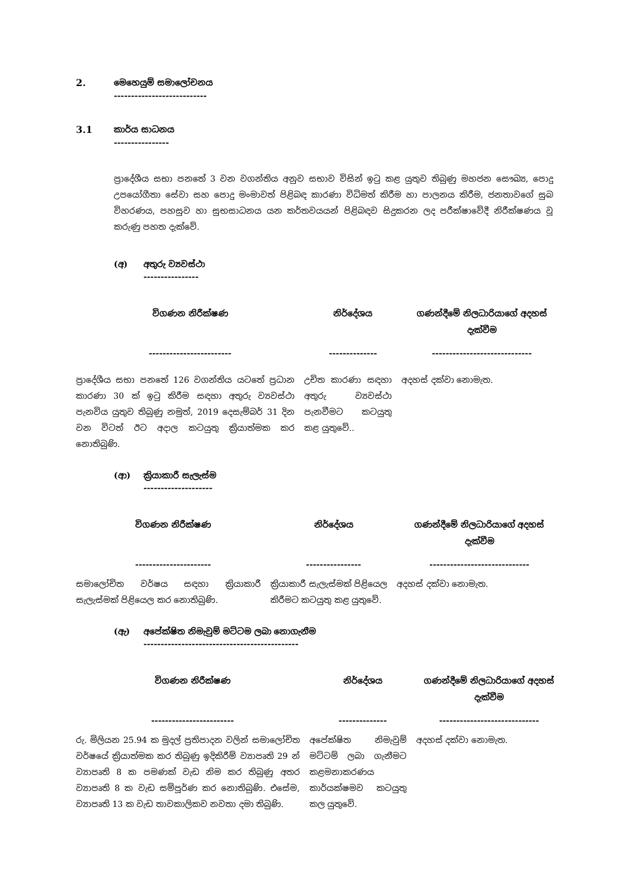2. මෙහෙයුම් සමාලෝචනය
---------------------------
3.1 කාර්ය සාධනය
----------------
ප්‍රාදේශීය සභා පනතේ 3 වන වගන්තිය අනුව සභාව විසින් ඉටු කළ යුතුව තිබුණු මහජන සෞඛ්‍ය, පොදු උපයෝගීතා සේවා සහ පොදු මංමාවත් පිළිබඳ කාරණා විධිමත් කිරීම හා පාලනය කිරීම, ජනතාවගේ සුබ විහරණය, පහසුව හා සුභසාධනය යන කර්තවයයන් පිළිබඳව සිදුකරන ලද පරීක්ෂාවේදී නිරීක්ෂණය වූ කරුණු පහත දැක්වේ.
(අ) අතුරු ව්‍යවස්ථා
----------------
| විගණන නිරීක්ෂණ | නිර්දේශය | ගණන්දීමේ නිලධාරියාගේ අදහස් දැක්වීම |
| --- | --- | --- |
| ------------------------ | -------------- | ----------------------------- |
| ප්‍රාදේශීය සභා පනතේ 126 වගන්තිය යටතේ ප්‍රධාන කාරණා 30 ක් ඉටු කිරීම සඳහා අතුරු ව්‍යවස්ථා පැනවිය යුතුව තිබුණු නමුත්, 2019 දෙසැම්බර් 31 දින වන විටත් ඊට අදාල කටයුතු ක්‍රියාත්මක කර නොතිබුණි. | උචිත කාරණා සඳහා අතුරු ව්‍යවස්ථා පැනවීමට කටයුතු කළ යුතුවේ.. | අදහස් දක්වා නොමැත. |
(ආ) ක්‍රියාකාරී සැලැස්ම
--------------------
| විගණන නිරීක්ෂණ | නිර්දේශය | ගණන්දීමේ නිලධාරියාගේ අදහස් දැක්වීම |
| --- | --- | --- |
| ---------------------- | ---------------- | ----------------------------- |
| සමාලෝචිත වර්ෂය සඳහා ක්‍රියාකාරී සැලැස්මක් පිළියෙල කර නොතිබුණි. | ක්‍රියාකාරී සැලැස්මක් පිළියෙල කිරීමට කටයුතු කළ යුතුවේ. | අදහස් දක්වා නොමැත. |
(ඇ) අපේක්ෂිත නිමැවුම් මට්ටම ලබා නොගැනීම
---------------------------------------------
| විගණන නිරීක්ෂණ | නිර්දේශය | ගණන්දීමේ නිලධාරියාගේ අදහස් දැක්වීම |
| --- | --- | --- |
| ------------------------ | -------------- | ----------------------------- |
| රු. මිලියන 25.94 ක මුදල් ප්‍රතිපාදන වලින් සමාලෝචිත වර්ෂයේ ක්‍රියාත්මක කර තිබුණු ඉදිකිරීම් ව්‍යාපෘති 29 න් ව්‍යාපෘති 8 ක පමණක් වැඩ නිම කර තිබුණු අතර ව්‍යාපෘති 8 ක වැඩ සම්පූර්ණ කර නොතිබුණි. එසේම, ව්‍යාපෘති 13 ක වැඩ තාවකාලිකව නවතා දමා තිබුණි. | අපේක්ෂිත නිමැවුම් මට්ටම් ලබා ගැනීමට කළමනාකරණය කාර්යක්ෂමව කටයුතු කල යුතුවේ. | අදහස් දක්වා නොමැත. |